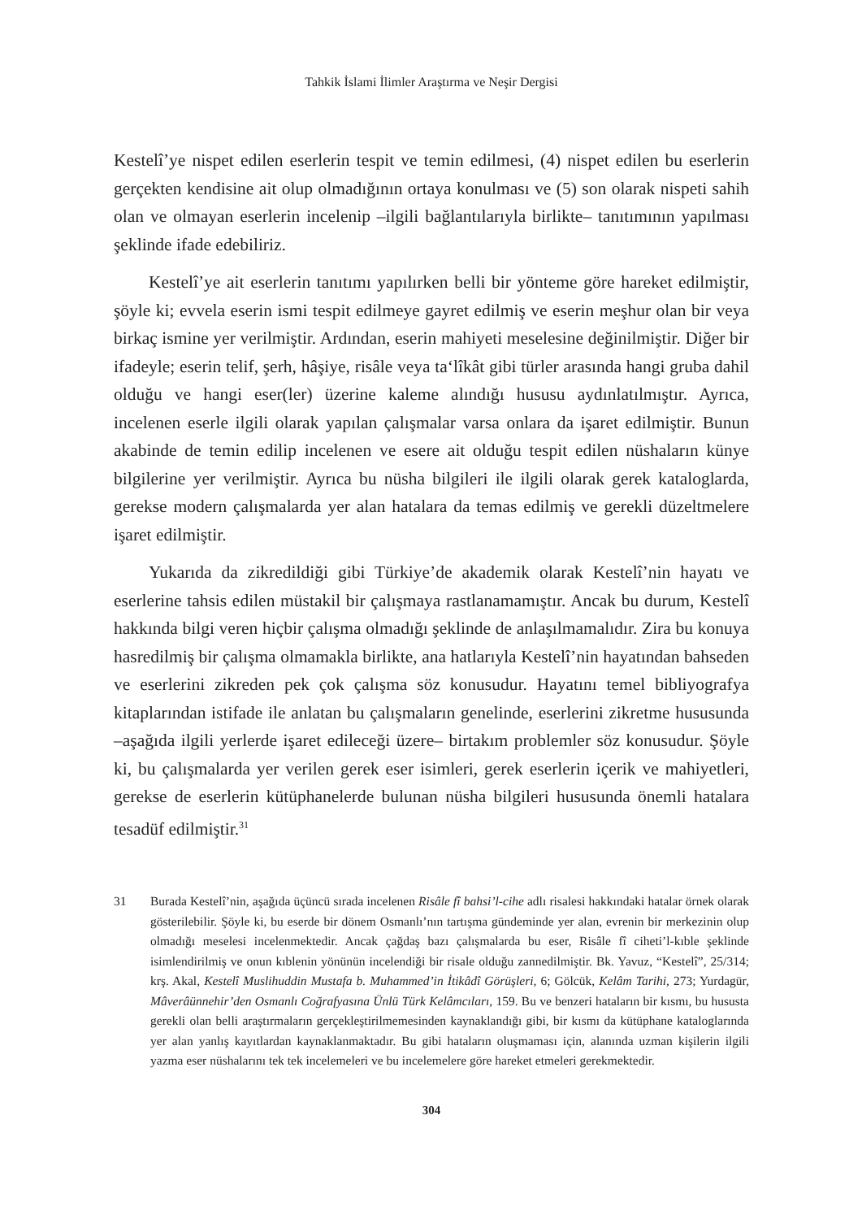Tahkik İslami İlimler Araştırma ve Neşir Dergisi
Kestelî’ye nispet edilen eserlerin tespit ve temin edilmesi, (4) nispet edilen bu eserlerin gerçekten kendisine ait olup olmadığının ortaya konulması ve (5) son olarak nispeti sahih olan ve olmayan eserlerin incelenip –ilgili bağlantılarıyla birlikte– tanıtımının yapılması şeklinde ifade edebiliriz.
Kestelî’ye ait eserlerin tanıtımı yapılırken belli bir yönteme göre hareket edilmiştir, şöyle ki; evvela eserin ismi tespit edilmeye gayret edilmiş ve eserin meşhur olan bir veya birkaç ismine yer verilmiştir. Ardından, eserin mahiyeti meselesine değinilmiştir. Diğer bir ifadeyle; eserin telif, şerh, hâşiye, risâle veya ta‘lîkât gibi türler arasında hangi gruba dahil olduğu ve hangi eser(ler) üzerine kaleme alındığı hususu aydınlatılmıştır. Ayrıca, incelenen eserle ilgili olarak yapılan çalışmalar varsa onlara da işaret edilmiştir. Bunun akabinde de temin edilip incelenen ve esere ait olduğu tespit edilen nüshaların künye bilgilerine yer verilmiştir. Ayrıca bu nüsha bilgileri ile ilgili olarak gerek kataloglarda, gerekse modern çalışmalarda yer alan hatalara da temas edilmiş ve gerekli düzeltmelere işaret edilmiştir.
Yukarıda da zikredildiği gibi Türkiye’de akademik olarak Kestelî’nin hayatı ve eserlerine tahsis edilen müstakil bir çalışmaya rastlanamamıştır. Ancak bu durum, Kestelî hakkında bilgi veren hiçbir çalışma olmadığı şeklinde de anlaşılmamalıdır. Zira bu konuya hasredilmiş bir çalışma olmamakla birlikte, ana hatlarıyla Kestelî’nin hayatından bahseden ve eserlerini zikreden pek çok çalışma söz konusudur. Hayatını temel bibliyografya kitaplarından istifade ile anlatan bu çalışmaların genelinde, eserlerini zikretme hususunda –aşağıda ilgili yerlerde işaret edileceği üzere– birtakım problemler söz konusudur. Şöyle ki, bu çalışmalarda yer verilen gerek eser isimleri, gerek eserlerin içerik ve mahiyetleri, gerekse de eserlerin kütüphanelerde bulunan nüsha bilgileri hususunda önemli hatalara tesadüf edilmiştir.<sup>31</sup>
31 Burada Kestelî’nin, aşağıda üçüncü sırada incelenen Risâle fî bahsi’l-cihe adlı risalesi hakkındaki hatalar örnek olarak gösterilebilir. Şöyle ki, bu eserde bir dönem Osmanlı’nın tartışma gündeminde yer alan, evrenin bir merkezinin olup olmadığı meselesi incelenmektedir. Ancak çağdaş bazı çalışmalarda bu eser, Risâle fî ciheti’l-kıble şeklinde isimlendirilmiş ve onun kıblenin yönünün incelendiği bir risale olduğu zannedilmiştir. Bk. Yavuz, “Kestelî”, 25/314; krş. Akal, Kestelî Muslihuddin Mustafa b. Muhammed’in İtikâdî Görüşleri, 6; Gölcük, Kelâm Tarihi, 273; Yurdagür, Mâverâünnehir’den Osmanlı Coğrafyasına Ünlü Türk Kelâmcıları, 159. Bu ve benzeri hataların bir kısmı, bu hususta gerekli olan belli araştırmaların gerçekleştirilmemesinden kaynaklandığı gibi, bir kısmı da kütüphane kataloglarında yer alan yanlış kayıtlardan kaynaklanmaktadır. Bu gibi hataların oluşmaması için, alanında uzman kişilerin ilgili yazma eser nüshalarını tek tek incelemeleri ve bu incelemelere göre hareket etmeleri gerekmektedir.
304